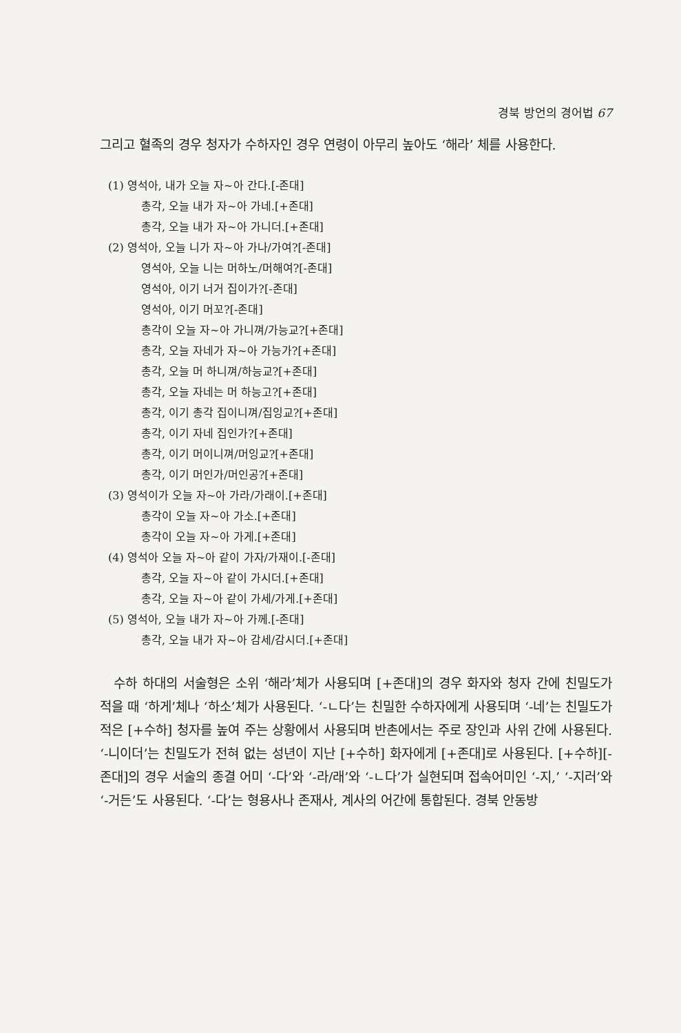경북 방언의 경어법 67
그리고 혈족의 경우 청자가 수하자인 경우 연령이 아무리 높아도 ‘해라’ 체를 사용한다.
(1) 영석아, 내가 오늘 자~아 간다.[-존대]
총각, 오늘 내가 자~아 가네.[+존대]
총각, 오늘 내가 자~아 가니더.[+존대]
(2) 영석아, 오늘 니가 자~아 가나/가여?[-존대]
영석아, 오늘 니는 머하노/머해여?[-존대]
영석아, 이기 너거 집이가?[-존대]
영석아, 이기 머꼬?[-존대]
총각이 오늘 자~아 가니껴/가능교?[+존대]
총각, 오늘 자네가 자~아 가능가?[+존대]
총각, 오늘 머 하니껴/하능교?[+존대]
총각, 오늘 자네는 머 하능고?[+존대]
총각, 이기 총각 집이니껴/집잉교?[+존대]
총각, 이기 자네 집인가?[+존대]
총각, 이기 머이니껴/머잉교?[+존대]
총각, 이기 머인가/머인공?[+존대]
(3) 영석이가 오늘 자~아 가라/가래이.[+존대]
총각이 오늘 자~아 가소.[+존대]
총각이 오늘 자~아 가게.[+존대]
(4) 영석아 오늘 자~아 같이 가자/가재이.[-존대]
총각, 오늘 자~아 같이 가시더.[+존대]
총각, 오늘 자~아 같이 가세/가게.[+존대]
(5) 영석아, 오늘 내가 자~아 가께.[-존대]
총각, 오늘 내가 자~아 감세/감시더.[+존대]
수하 하대의 서술형은 소위 ‘해라’체가 사용되며 [+존대]의 경우 화자와 청자 간에 친밀도가 적을 때 ‘하게’체나 ‘하소’체가 사용된다. ‘-ㄴ다’는 친밀한 수하자에게 사용되며 ‘-네’는 친밀도가 적은 [+수하] 청자를 높여 주는 상황에서 사용되며 반촌에서는 주로 장인과 사위 간에 사용된다. ‘-니이더’는 친밀도가 전혀 없는 성년이 지난 [+수하] 화자에게 [+존대]로 사용된다. [+수하][-존대]의 경우 서술의 종결 어미 ‘-다’와 ‘-라/래’와 ‘-ㄴ다’가 실현되며 접속어미인 ‘-지,’ ‘-지러’와 ‘-거든’도 사용된다. ‘-다’는 형용사나 존재사, 계사의 어간에 통합된다. 경북 안동방